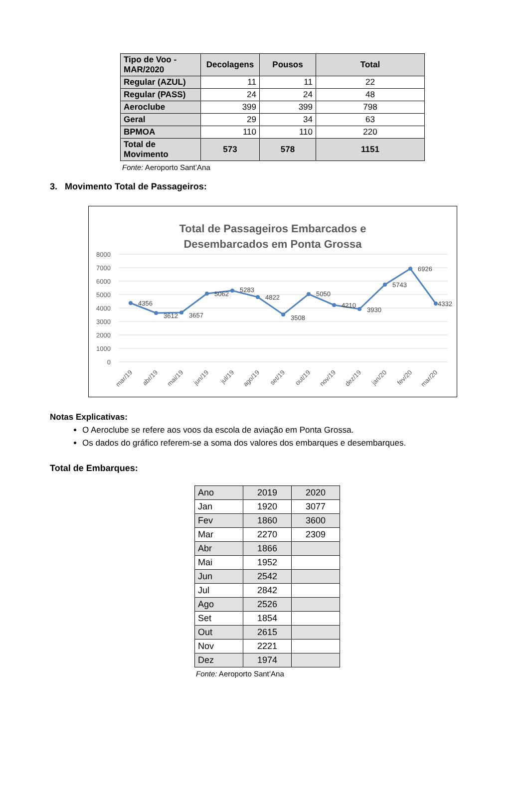| Tipo de Voo - MAR/2020 | Decolagens | Pousos | Total |
| --- | --- | --- | --- |
| Regular (AZUL) | 11 | 11 | 22 |
| Regular (PASS) | 24 | 24 | 48 |
| Aeroclube | 399 | 399 | 798 |
| Geral | 29 | 34 | 63 |
| BPMOA | 110 | 110 | 220 |
| Total de Movimento | 573 | 578 | 1151 |
Fonte: Aeroporto Sant’Ana
3. Movimento Total de Passageiros:
Total de Passageiros Embarcados e
Desembarcados em Ponta Grossa
8000
7000
6000
5000
4000
3000
2000
1000
0
4356
3612
3657
5062
5283
4822
3508
5050
4210
3930
5743
6926
4332
mar/19
abr/19
mai/19
jun/19
jul/19
ago/19
set/19
out/19
nov/19
dez/19
jan/20
fev/20
mar/20
Notas Explicativas:
O Aeroclube se refere aos voos da escola de aviação em Ponta Grossa.
Os dados do gráfico referem-se a soma dos valores dos embarques e desembarques.
Total de Embarques:
| Ano | 2019 | 2020 |
| Jan | 1920 | 3077 |
| Fev | 1860 | 3600 |
| Mar | 2270 | 2309 |
| Abr | 1866 | |
| Mai | 1952 | |
| Jun | 2542 | |
| Jul | 2842 | |
| Ago | 2526 | |
| Set | 1854 | |
| Out | 2615 | |
| Nov | 2221 | |
| Dez | 1974 | |
Fonte: Aeroporto Sant’Ana